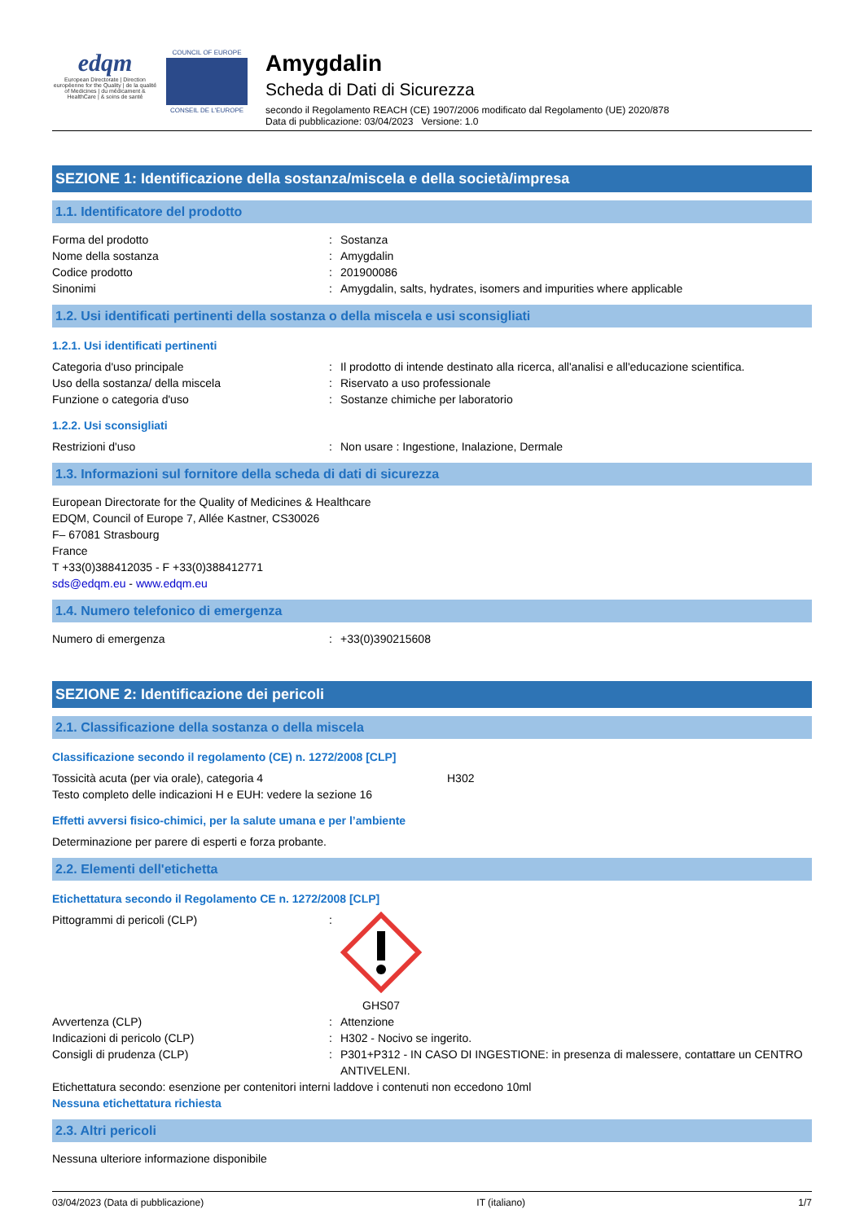edqm
European Directorate | Direction européenne for the Quality | de la qualité of Medicines | du médicament & HealthCare | & soins de santé
COUNCIL OF EUROPE
CONSEIL DE L'EUROPE
Amygdalin
Scheda di Dati di Sicurezza
secondo il Regolamento REACH (CE) 1907/2006 modificato dal Regolamento (UE) 2020/878
Data di pubblicazione: 03/04/2023 Versione: 1.0
SEZIONE 1: Identificazione della sostanza/miscela e della società/impresa
1.1. Identificatore del prodotto
Forma del prodotto: Sostanza
Nome della sostanza: Amygdalin
Codice prodotto: 201900086
Sinonimi: Amygdalin, salts, hydrates, isomers and impurities where applicable
1.2. Usi identificati pertinenti della sostanza o della miscela e usi sconsigliati
1.2.1. Usi identificati pertinenti
Categoria d'uso principale: Il prodotto di intende destinato alla ricerca, all'analisi e all'educazione scientifica.
Uso della sostanza/ della miscela: Riservato a uso professionale
Funzione o categoria d'uso: Sostanze chimiche per laboratorio
1.2.2. Usi sconsigliati
Restrizioni d'uso: Non usare : Ingestione, Inalazione, Dermale
1.3. Informazioni sul fornitore della scheda di dati di sicurezza
European Directorate for the Quality of Medicines & Healthcare
EDQM, Council of Europe 7, Allée Kastner, CS30026
F– 67081 Strasbourg
France
T +33(0)388412035 - F +33(0)388412771
sds@edqm.eu - www.edqm.eu
1.4. Numero telefonico di emergenza
Numero di emergenza: +33(0)390215608
SEZIONE 2: Identificazione dei pericoli
2.1. Classificazione della sostanza o della miscela
Classificazione secondo il regolamento (CE) n. 1272/2008 [CLP]
Tossicità acuta (per via orale), categoria 4 H302
Testo completo delle indicazioni H e EUH: vedere la sezione 16
Effetti avversi fisico-chimici, per la salute umana e per l’ambiente
Determinazione per parere di esperti e forza probante.
2.2. Elementi dell'etichetta
Etichettatura secondo il Regolamento CE n. 1272/2008 [CLP]
Pittogrammi di pericoli (CLP): GHS07
Avvertenza (CLP): Attenzione
Indicazioni di pericolo (CLP): H302 - Nocivo se ingerito.
Consigli di prudenza (CLP): P301+P312 - IN CASO DI INGESTIONE: in presenza di malessere, contattare un CENTRO ANTIVELENI.
Etichettatura secondo: esenzione per contenitori interni laddove i contenuti non eccedono 10ml
Nessuna etichettatura richiesta
2.3. Altri pericoli
Nessuna ulteriore informazione disponibile
03/04/2023 (Data di pubblicazione) IT (italiano) 1/7